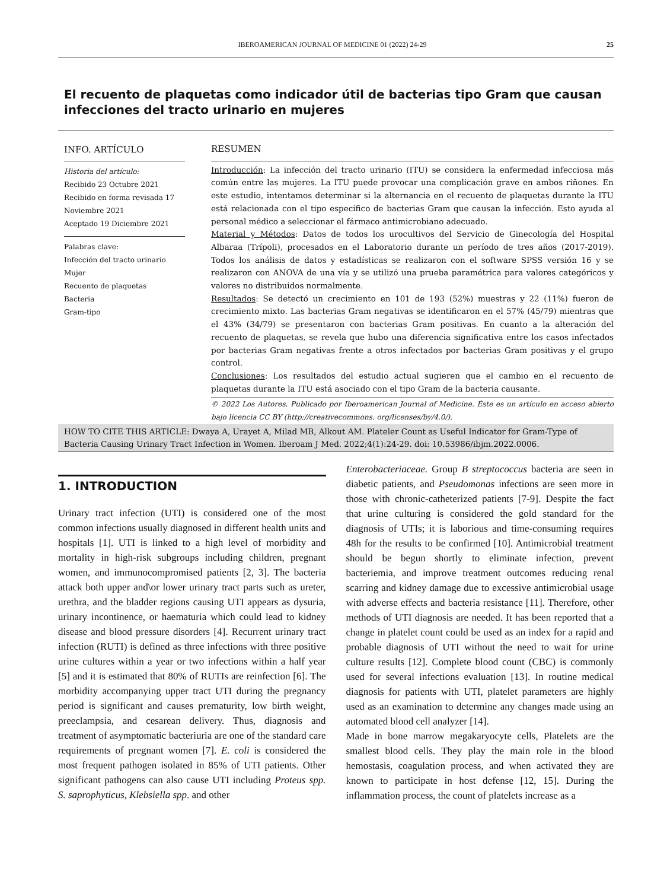IBEROAMERICAN JOURNAL OF MEDICINE 01 (2022) 24-29 25
El recuento de plaquetas como indicador útil de bacterias tipo Gram que causan infecciones del tracto urinario en mujeres
INFO. ARTÍCULO
Historia del artículo:
Recibido 23 Octubre 2021
Recibido en forma revisada 17 Noviembre 2021
Aceptado 19 Diciembre 2021
Palabras clave:
Infección del tracto urinario
Mujer
Recuento de plaquetas
Bacteria
Gram-tipo
RESUMEN
Introducción: La infección del tracto urinario (ITU) se considera la enfermedad infecciosa más común entre las mujeres. La ITU puede provocar una complicación grave en ambos riñones. En este estudio, intentamos determinar si la alternancia en el recuento de plaquetas durante la ITU está relacionada con el tipo específico de bacterias Gram que causan la infección. Esto ayuda al personal médico a seleccionar el fármaco antimicrobiano adecuado.
Material y Métodos: Datos de todos los urocultivos del Servicio de Ginecología del Hospital Albaraa (Trípoli), procesados en el Laboratorio durante un período de tres años (2017-2019). Todos los análisis de datos y estadísticas se realizaron con el software SPSS versión 16 y se realizaron con ANOVA de una vía y se utilizó una prueba paramétrica para valores categóricos y valores no distribuidos normalmente.
Resultados: Se detectó un crecimiento en 101 de 193 (52%) muestras y 22 (11%) fueron de crecimiento mixto. Las bacterias Gram negativas se identificaron en el 57% (45/79) mientras que el 43% (34/79) se presentaron con bacterias Gram positivas. En cuanto a la alteración del recuento de plaquetas, se revela que hubo una diferencia significativa entre los casos infectados por bacterias Gram negativas frente a otros infectados por bacterias Gram positivas y el grupo control.
Conclusiones: Los resultados del estudio actual sugieren que el cambio en el recuento de plaquetas durante la ITU está asociado con el tipo Gram de la bacteria causante.
© 2022 Los Autores. Publicado por Iberoamerican Journal of Medicine. Éste es un artículo en acceso abierto bajo licencia CC BY (http://creativecommons. org/licenses/by/4.0/).
HOW TO CITE THIS ARTICLE: Dwaya A, Urayet A, Milad MB, Alkout AM. Plateler Count as Useful Indicator for Gram-Type of Bacteria Causing Urinary Tract Infection in Women. Iberoam J Med. 2022;4(1):24-29. doi: 10.53986/ibjm.2022.0006.
1. INTRODUCTION
Urinary tract infection (UTI) is considered one of the most common infections usually diagnosed in different health units and hospitals [1]. UTI is linked to a high level of morbidity and mortality in high-risk subgroups including children, pregnant women, and immunocompromised patients [2, 3]. The bacteria attack both upper and\or lower urinary tract parts such as ureter, urethra, and the bladder regions causing UTI appears as dysuria, urinary incontinence, or haematuria which could lead to kidney disease and blood pressure disorders [4]. Recurrent urinary tract infection (RUTI) is defined as three infections with three positive urine cultures within a year or two infections within a half year [5] and it is estimated that 80% of RUTIs are reinfection [6]. The morbidity accompanying upper tract UTI during the pregnancy period is significant and causes prematurity, low birth weight, preeclampsia, and cesarean delivery. Thus, diagnosis and treatment of asymptomatic bacteriuria are one of the standard care requirements of pregnant women [7]. E. coli is considered the most frequent pathogen isolated in 85% of UTI patients. Other significant pathogens can also cause UTI including Proteus spp. S. saprophyticus, Klebsiella spp. and other
Enterobacteriaceae. Group B streptococcus bacteria are seen in diabetic patients, and Pseudomonas infections are seen more in those with chronic-catheterized patients [7-9]. Despite the fact that urine culturing is considered the gold standard for the diagnosis of UTIs; it is laborious and time-consuming requires 48h for the results to be confirmed [10]. Antimicrobial treatment should be begun shortly to eliminate infection, prevent bacteriemia, and improve treatment outcomes reducing renal scarring and kidney damage due to excessive antimicrobial usage with adverse effects and bacteria resistance [11]. Therefore, other methods of UTI diagnosis are needed. It has been reported that a change in platelet count could be used as an index for a rapid and probable diagnosis of UTI without the need to wait for urine culture results [12]. Complete blood count (CBC) is commonly used for several infections evaluation [13]. In routine medical diagnosis for patients with UTI, platelet parameters are highly used as an examination to determine any changes made using an automated blood cell analyzer [14].
Made in bone marrow megakaryocyte cells, Platelets are the smallest blood cells. They play the main role in the blood hemostasis, coagulation process, and when activated they are known to participate in host defense [12, 15]. During the inflammation process, the count of platelets increase as a